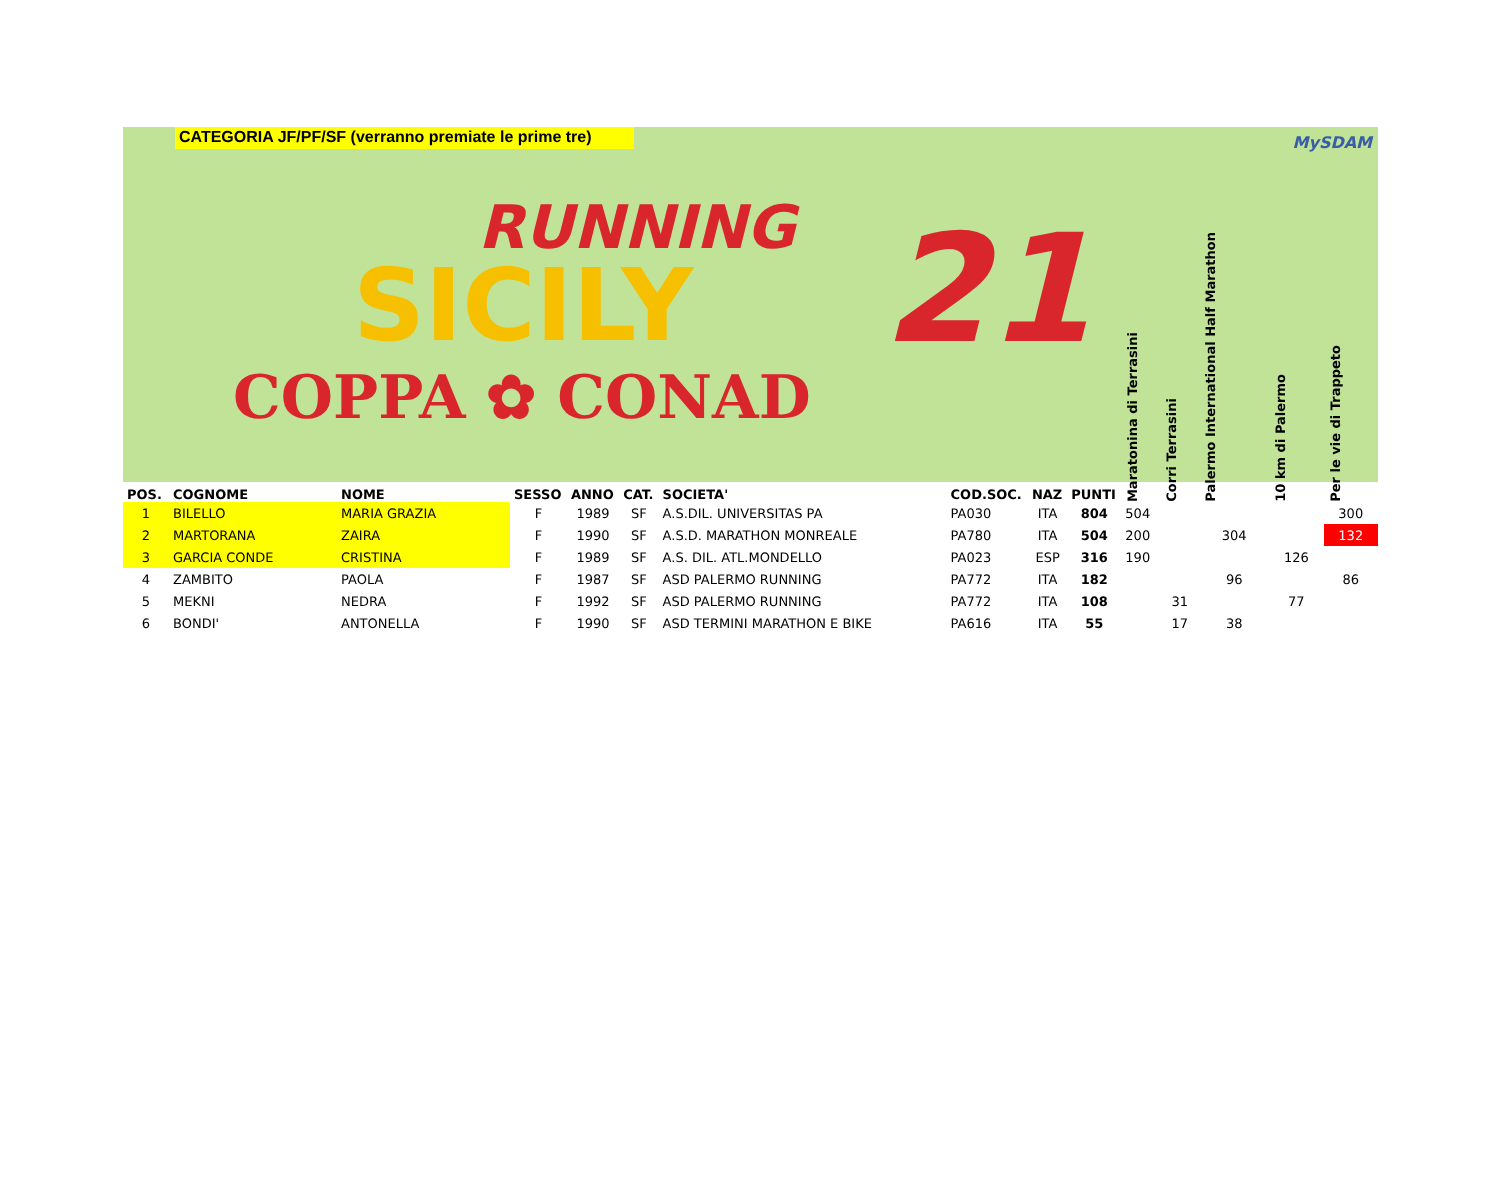CATEGORIA JF/PF/SF (verranno premiate le prime tre)
MySDAM
RUNNING
SICILY 21
COPPA ✿ CONAD
| POS. | COGNOME | NOME | SESSO | ANNO | CAT. | SOCIETA' | COD.SOC. | NAZ | PUNTI | Maratonina di Terrasini | Corri Terrasini | Palermo International Half Marathon | 10 km di Palermo | Per le vie di Trappeto |
| --- | --- | --- | --- | --- | --- | --- | --- | --- | --- | --- | --- | --- | --- | --- |
| 1 | BILELLO | MARIA GRAZIA | F | 1989 | SF | A.S.DIL. UNIVERSITAS PA | PA030 | ITA | 804 | 504 | | | | 300 |
| 2 | MARTORANA | ZAIRA | F | 1990 | SF | A.S.D. MARATHON MONREALE | PA780 | ITA | 504 | 200 | | 304 | | 132 |
| 3 | GARCIA CONDE | CRISTINA | F | 1989 | SF | A.S. DIL. ATL.MONDELLO | PA023 | ESP | 316 | 190 | | | 126 | |
| 4 | ZAMBITO | PAOLA | F | 1987 | SF | ASD PALERMO RUNNING | PA772 | ITA | 182 | | | 96 | | 86 |
| 5 | MEKNI | NEDRA | F | 1992 | SF | ASD PALERMO RUNNING | PA772 | ITA | 108 | | 31 | | 77 | |
| 6 | BONDI' | ANTONELLA | F | 1990 | SF | ASD TERMINI MARATHON E BIKE | PA616 | ITA | 55 | | 17 | 38 | | |